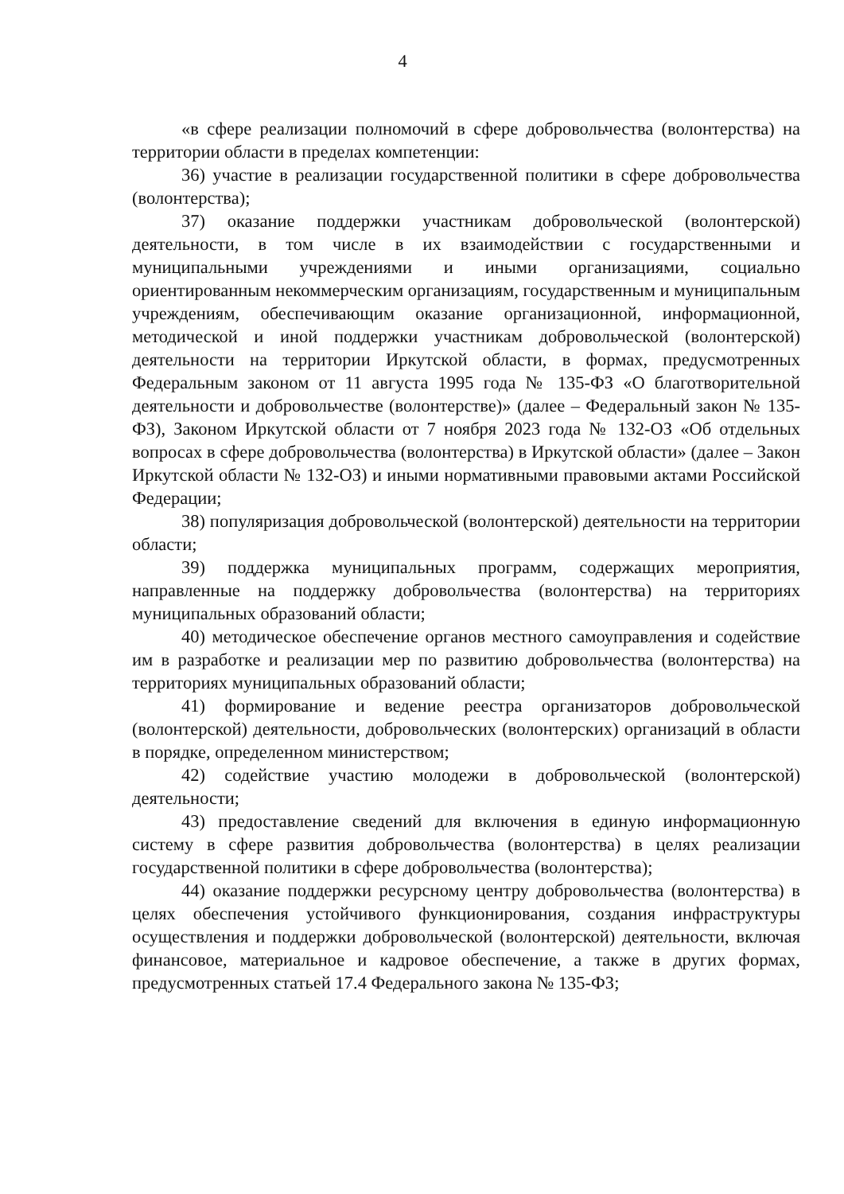4
«в сфере реализации полномочий в сфере добровольчества (волонтерства) на территории области в пределах компетенции:
36) участие в реализации государственной политики в сфере добровольчества (волонтерства);
37) оказание поддержки участникам добровольческой (волонтерской) деятельности, в том числе в их взаимодействии с государственными и муниципальными учреждениями и иными организациями, социально ориентированным некоммерческим организациям, государственным и муниципальным учреждениям, обеспечивающим оказание организационной, информационной, методической и иной поддержки участникам добровольческой (волонтерской) деятельности на территории Иркутской области, в формах, предусмотренных Федеральным законом от 11 августа 1995 года № 135-ФЗ «О благотворительной деятельности и добровольчестве (волонтерстве)» (далее – Федеральный закон № 135-ФЗ), Законом Иркутской области от 7 ноября 2023 года № 132-ОЗ «Об отдельных вопросах в сфере добровольчества (волонтерства) в Иркутской области» (далее – Закон Иркутской области № 132-ОЗ) и иными нормативными правовыми актами Российской Федерации;
38) популяризация добровольческой (волонтерской) деятельности на территории области;
39) поддержка муниципальных программ, содержащих мероприятия, направленные на поддержку добровольчества (волонтерства) на территориях муниципальных образований области;
40) методическое обеспечение органов местного самоуправления и содействие им в разработке и реализации мер по развитию добровольчества (волонтерства) на территориях муниципальных образований области;
41) формирование и ведение реестра организаторов добровольческой (волонтерской) деятельности, добровольческих (волонтерских) организаций в области в порядке, определенном министерством;
42) содействие участию молодежи в добровольческой (волонтерской) деятельности;
43) предоставление сведений для включения в единую информационную систему в сфере развития добровольчества (волонтерства) в целях реализации государственной политики в сфере добровольчества (волонтерства);
44) оказание поддержки ресурсному центру добровольчества (волонтерства) в целях обеспечения устойчивого функционирования, создания инфраструктуры осуществления и поддержки добровольческой (волонтерской) деятельности, включая финансовое, материальное и кадровое обеспечение, а также в других формах, предусмотренных статьей 17.4 Федерального закона № 135-ФЗ;